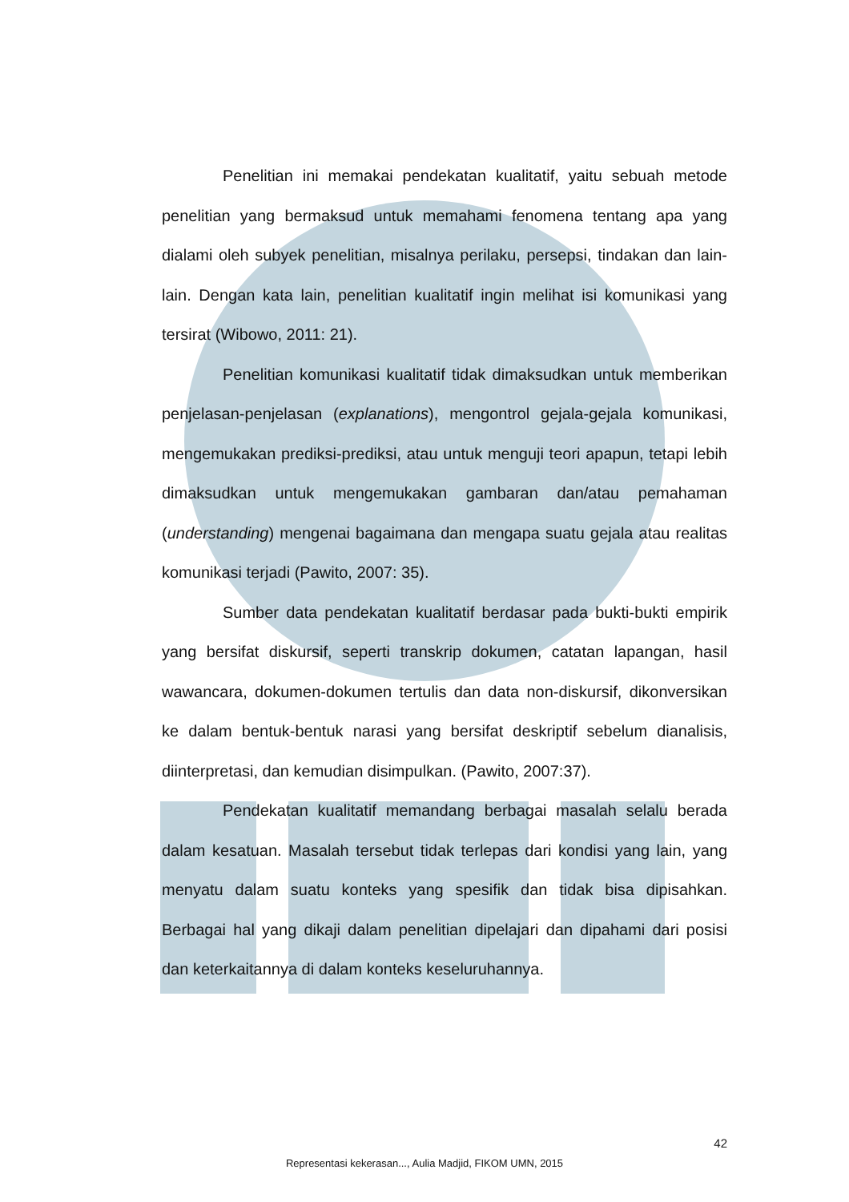Penelitian ini memakai pendekatan kualitatif, yaitu sebuah metode penelitian yang bermaksud untuk memahami fenomena tentang apa yang dialami oleh subyek penelitian, misalnya perilaku, persepsi, tindakan dan lain-lain. Dengan kata lain, penelitian kualitatif ingin melihat isi komunikasi yang tersirat (Wibowo, 2011: 21).
Penelitian komunikasi kualitatif tidak dimaksudkan untuk memberikan penjelasan-penjelasan (explanations), mengontrol gejala-gejala komunikasi, mengemukakan prediksi-prediksi, atau untuk menguji teori apapun, tetapi lebih dimaksudkan untuk mengemukakan gambaran dan/atau pemahaman (understanding) mengenai bagaimana dan mengapa suatu gejala atau realitas komunikasi terjadi (Pawito, 2007: 35).
Sumber data pendekatan kualitatif berdasar pada bukti-bukti empirik yang bersifat diskursif, seperti transkrip dokumen, catatan lapangan, hasil wawancara, dokumen-dokumen tertulis dan data non-diskursif, dikonversikan ke dalam bentuk-bentuk narasi yang bersifat deskriptif sebelum dianalisis, diinterpretasi, dan kemudian disimpulkan. (Pawito, 2007:37).
Pendekatan kualitatif memandang berbagai masalah selalu berada dalam kesatuan. Masalah tersebut tidak terlepas dari kondisi yang lain, yang menyatu dalam suatu konteks yang spesifik dan tidak bisa dipisahkan. Berbagai hal yang dikaji dalam penelitian dipelajari dan dipahami dari posisi dan keterkaitannya di dalam konteks keseluruhannya.
42
Representasi kekerasan..., Aulia Madjid, FIKOM UMN, 2015